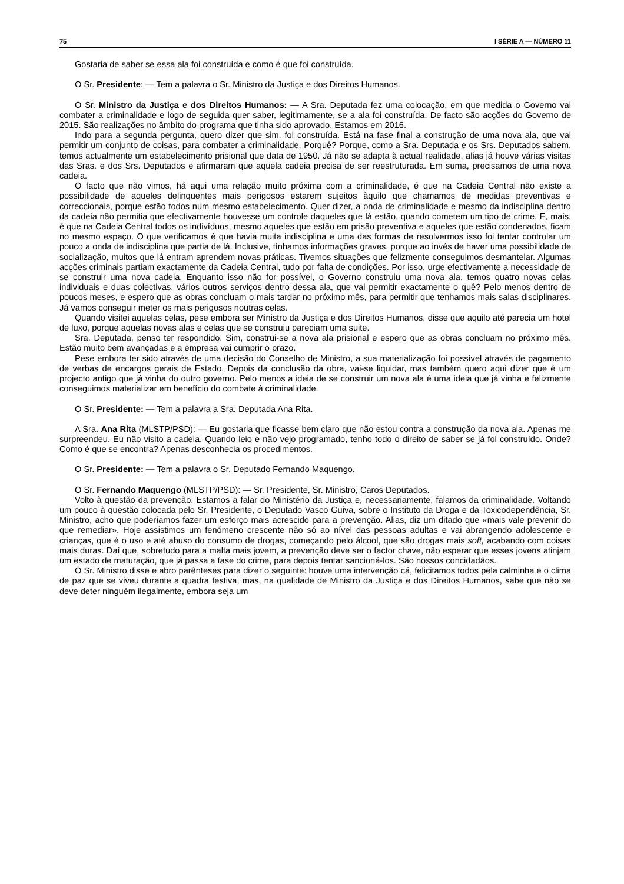75 I SÉRIE A — NÚMERO 11
Gostaria de saber se essa ala foi construída e como é que foi construída.
O Sr. Presidente: — Tem a palavra o Sr. Ministro da Justiça e dos Direitos Humanos.
O Sr. Ministro da Justiça e dos Direitos Humanos: — A Sra. Deputada fez uma colocação, em que medida o Governo vai combater a criminalidade e logo de seguida quer saber, legitimamente, se a ala foi construída. De facto são acções do Governo de 2015. São realizações no âmbito do programa que tinha sido aprovado. Estamos em 2016.
Indo para a segunda pergunta, quero dizer que sim, foi construída. Está na fase final a construção de uma nova ala, que vai permitir um conjunto de coisas, para combater a criminalidade. Porquê? Porque, como a Sra. Deputada e os Srs. Deputados sabem, temos actualmente um estabelecimento prisional que data de 1950. Já não se adapta à actual realidade, alias já houve várias visitas das Sras. e dos Srs. Deputados e afirmaram que aquela cadeia precisa de ser reestruturada. Em suma, precisamos de uma nova cadeia.
O facto que não vimos, há aqui uma relação muito próxima com a criminalidade, é que na Cadeia Central não existe a possibilidade de aqueles delinquentes mais perigosos estarem sujeitos àquilo que chamamos de medidas preventivas e correccionais, porque estão todos num mesmo estabelecimento. Quer dizer, a onda de criminalidade e mesmo da indisciplina dentro da cadeia não permitia que efectivamente houvesse um controle daqueles que lá estão, quando cometem um tipo de crime. E, mais, é que na Cadeia Central todos os indivíduos, mesmo aqueles que estão em prisão preventiva e aqueles que estão condenados, ficam no mesmo espaço. O que verificamos é que havia muita indisciplina e uma das formas de resolvermos isso foi tentar controlar um pouco a onda de indisciplina que partia de lá. Inclusive, tínhamos informações graves, porque ao invés de haver uma possibilidade de socialização, muitos que lá entram aprendem novas práticas. Tivemos situações que felizmente conseguimos desmantelar. Algumas acções criminais partiam exactamente da Cadeia Central, tudo por falta de condições. Por isso, urge efectivamente a necessidade de se construir uma nova cadeia. Enquanto isso não for possível, o Governo construiu uma nova ala, temos quatro novas celas individuais e duas colectivas, vários outros serviços dentro dessa ala, que vai permitir exactamente o quê? Pelo menos dentro de poucos meses, e espero que as obras concluam o mais tardar no próximo mês, para permitir que tenhamos mais salas disciplinares. Já vamos conseguir meter os mais perigosos noutras celas.
Quando visitei aquelas celas, pese embora ser Ministro da Justiça e dos Direitos Humanos, disse que aquilo até parecia um hotel de luxo, porque aquelas novas alas e celas que se construiu pareciam uma suite.
Sra. Deputada, penso ter respondido. Sim, construi-se a nova ala prisional e espero que as obras concluam no próximo mês. Estão muito bem avançadas e a empresa vai cumprir o prazo.
Pese embora ter sido através de uma decisão do Conselho de Ministro, a sua materialização foi possível através de pagamento de verbas de encargos gerais de Estado. Depois da conclusão da obra, vai-se liquidar, mas também quero aqui dizer que é um projecto antigo que já vinha do outro governo. Pelo menos a ideia de se construir um nova ala é uma ideia que já vinha e felizmente conseguimos materializar em benefício do combate à criminalidade.
O Sr. Presidente: — Tem a palavra a Sra. Deputada Ana Rita.
A Sra. Ana Rita (MLSTP/PSD): — Eu gostaria que ficasse bem claro que não estou contra a construção da nova ala. Apenas me surpreendeu. Eu não visito a cadeia. Quando leio e não vejo programado, tenho todo o direito de saber se já foi construído. Onde? Como é que se encontra? Apenas desconhecia os procedimentos.
O Sr. Presidente: — Tem a palavra o Sr. Deputado Fernando Maquengo.
O Sr. Fernando Maquengo (MLSTP/PSD): — Sr. Presidente, Sr. Ministro, Caros Deputados.
Volto à questão da prevenção. Estamos a falar do Ministério da Justiça e, necessariamente, falamos da criminalidade. Voltando um pouco à questão colocada pelo Sr. Presidente, o Deputado Vasco Guiva, sobre o Instituto da Droga e da Toxicodependência, Sr. Ministro, acho que poderíamos fazer um esforço mais acrescido para a prevenção. Alias, diz um ditado que «mais vale prevenir do que remediar». Hoje assistimos um fenómeno crescente não só ao nível das pessoas adultas e vai abrangendo adolescente e crianças, que é o uso e até abuso do consumo de drogas, começando pelo álcool, que são drogas mais soft, acabando com coisas mais duras. Daí que, sobretudo para a malta mais jovem, a prevenção deve ser o factor chave, não esperar que esses jovens atinjam um estado de maturação, que já passa a fase do crime, para depois tentar sancioná-los. São nossos concidadãos.
O Sr. Ministro disse e abro parênteses para dizer o seguinte: houve uma intervenção cá, felicitamos todos pela calminha e o clima de paz que se viveu durante a quadra festiva, mas, na qualidade de Ministro da Justiça e dos Direitos Humanos, sabe que não se deve deter ninguém ilegalmente, embora seja um